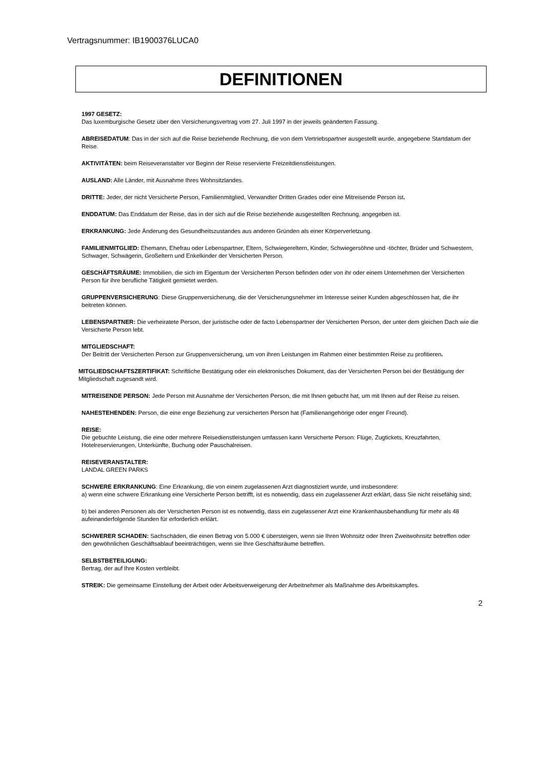Vertragsnummer: IB1900376LUCA0
DEFINITIONEN
1997 GESETZ:
Das luxemburgische Gesetz über den Versicherungsvertrag vom 27. Juli 1997 in der jeweils geänderten Fassung.
ABREISEDATUM: Das in der sich auf die Reise beziehende Rechnung, die von dem Vertriebspartner ausgestellt wurde, angegebene Startdatum der Reise.
AKTIVITÄTEN: beim Reiseveranstalter vor Beginn der Reise reservierte Freizeitdienstleistungen.
AUSLAND: Alle Länder, mit Ausnahme Ihres Wohnsitzlandes.
DRITTE: Jeder, der nicht Versicherte Person, Familienmitglied, Verwandter Dritten Grades oder eine Mitreisende Person ist.
ENDDATUM: Das Enddatum der Reise, das in der sich auf die Reise beziehende ausgestellten Rechnung, angegeben ist.
ERKRANKUNG: Jede Änderung des Gesundheitszustandes aus anderen Gründen als einer Körperverletzung.
FAMILIENMITGLIED: Ehemann, Ehefrau oder Lebenspartner, Eltern, Schwiegereltern, Kinder, Schwiegersöhne und -töchter, Brüder und Schwestern, Schwager, Schwägerin, Großeltern und Enkelkinder der Versicherten Person.
GESCHÄFTSRÄUME: Immobilien, die sich im Eigentum der Versicherten Person befinden oder von ihr oder einem Unternehmen der Versicherten Person für ihre berufliche Tätigkeit gemietet werden.
GRUPPENVERSICHERUNG: Diese Gruppenversicherung, die der Versicherungsnehmer im Interesse seiner Kunden abgeschlossen hat, die ihr beitreten können.
LEBENSPARTNER: Die verheiratete Person, der juristische oder de facto Lebenspartner der Versicherten Person, der unter dem gleichen Dach wie die Versicherte Person lebt.
MITGLIEDSCHAFT:
Der Beitritt der Versicherten Person zur Gruppenversicherung, um von ihren Leistungen im Rahmen einer bestimmten Reise zu profitieren.
MITGLIEDSCHAFTSZERTIFIKAT: Schriftliche Bestätigung oder ein elektronisches Dokument, das der Versicherten Person bei der Bestätigung der Mitgliedschaft zugesandt wird.
MITREISENDE PERSON: Jede Person mit Ausnahme der Versicherten Person, die mit Ihnen gebucht hat, um mit Ihnen auf der Reise zu reisen.
NAHESTEHENDEN: Person, die eine enge Beziehung zur versicherten Person hat (Familienangehörige oder enger Freund).
REISE:
Die gebuchte Leistung, die eine oder mehrere Reisedienstleistungen umfassen kann Versicherte Person: Flüge, Zugtickets, Kreuzfahrten, Hotelreservierungen, Unterkünfte, Buchung oder Pauschalreisen.
REISEVERANSTALTER:
LANDAL GREEN PARKS
SCHWERE ERKRANKUNG: Eine Erkrankung, die von einem zugelassenen Arzt diagnostiziert wurde, und insbesondere:
a) wenn eine schwere Erkrankung eine Versicherte Person betrifft, ist es notwendig, dass ein zugelassener Arzt erklärt, dass Sie nicht reisefähig sind;
b) bei anderen Personen als der Versicherten Person ist es notwendig, dass ein zugelassener Arzt eine Krankenhausbehandlung für mehr als 48 aufeinanderfolgende Stunden für erforderlich erklärt.
SCHWERER SCHADEN: Sachschäden, die einen Betrag von 5.000 € übersteigen, wenn sie Ihren Wohnsitz oder Ihren Zweitwohnsitz betreffen oder den gewöhnlichen Geschäftsablauf beeinträchtigen, wenn sie Ihre Geschäftsräume betreffen.
SELBSTBETEILIGUNG:
Bertrag, der auf Ihre Kosten verbleibt.
STREIK: Die gemeinsame Einstellung der Arbeit oder Arbeitsverweigerung der Arbeitnehmer als Maßnahme des Arbeitskampfes.
2